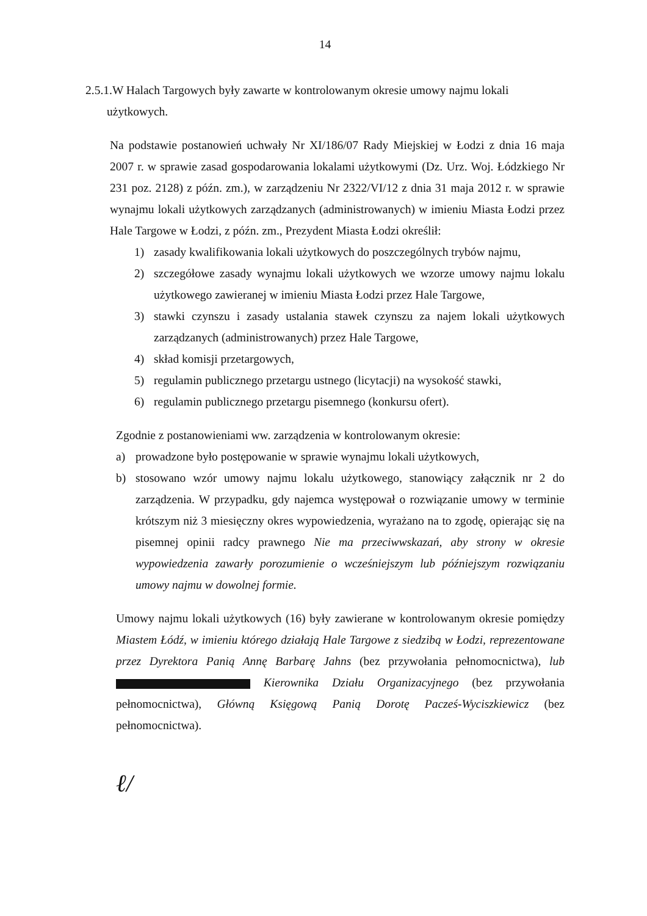14
2.5.1.W Halach Targowych były zawarte w kontrolowanym okresie umowy najmu lokali
użytkowych.
Na podstawie postanowień uchwały Nr XI/186/07 Rady Miejskiej w Łodzi z dnia 16 maja 2007 r. w sprawie zasad gospodarowania lokalami użytkowymi (Dz. Urz. Woj. Łódzkiego Nr 231 poz. 2128) z późn. zm.), w zarządzeniu Nr 2322/VI/12 z dnia 31 maja 2012 r. w sprawie wynajmu lokali użytkowych zarządzanych (administrowanych) w imieniu Miasta Łodzi przez Hale Targowe w Łodzi, z późn. zm., Prezydent Miasta Łodzi określił:
1) zasady kwalifikowania lokali użytkowych do poszczególnych trybów najmu,
2) szczegółowe zasady wynajmu lokali użytkowych we wzorze umowy najmu lokalu użytkowego zawieranej w imieniu Miasta Łodzi przez Hale Targowe,
3) stawki czynszu i zasady ustalania stawek czynszu za najem lokali użytkowych zarządzanych (administrowanych) przez Hale Targowe,
4) skład komisji przetargowych,
5) regulamin publicznego przetargu ustnego (licytacji) na wysokość stawki,
6) regulamin publicznego przetargu pisemnego (konkursu ofert).
Zgodnie z postanowieniami ww. zarządzenia w kontrolowanym okresie:
a) prowadzone było postępowanie w sprawie wynajmu lokali użytkowych,
b) stosowano wzór umowy najmu lokalu użytkowego, stanowiący załącznik nr 2 do zarządzenia. W przypadku, gdy najemca występował o rozwiązanie umowy w terminie krótszym niż 3 miesięczny okres wypowiedzenia, wyrażano na to zgodę, opierając się na pisemnej opinii radcy prawnego Nie ma przeciwwskazań, aby strony w okresie wypowiedzenia zawarły porozumienie o wcześniejszym lub późniejszym rozwiązaniu umowy najmu w dowolnej formie.
Umowy najmu lokali użytkowych (16) były zawierane w kontrolowanym okresie pomiędzy Miastem Łódź, w imieniu którego działają Hale Targowe z siedzibą w Łodzi, reprezentowane przez Dyrektora Panią Annę Barbarę Jahns (bez przywołania pełnomocnictwa), lub Kierownika Działu Organizacyjnego (bez przywołania pełnomocnictwa), Główną Księgową Panią Dorotę Pacześ-Wyciszkiewicz (bez pełnomocnictwa).
ℓ/